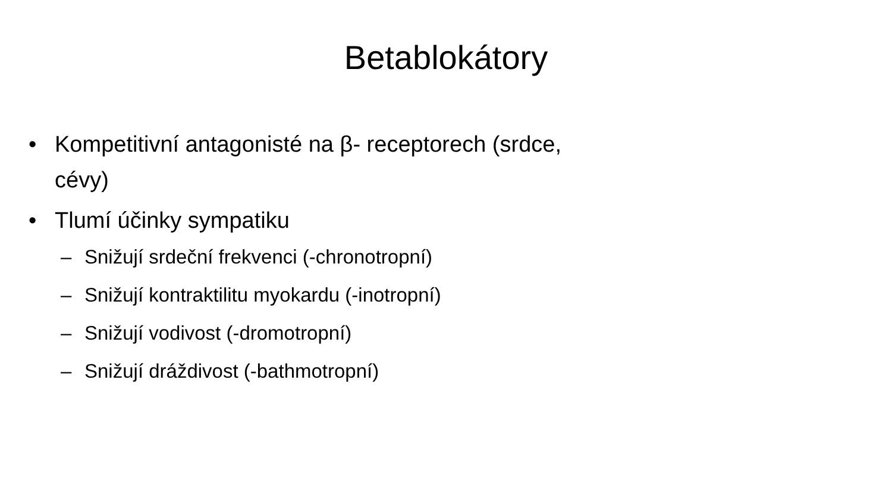Betablokátory
• Kompetitivní antagonisté na β- receptorech (srdce, cévy)
• Tlumí účinky sympatiku
– Snižují srdeční frekvenci (-chronotropní)
– Snižují kontraktilitu myokardu (-inotropní)
– Snižují vodivost (-dromotropní)
– Snižují dráždivost (-bathmotropní)